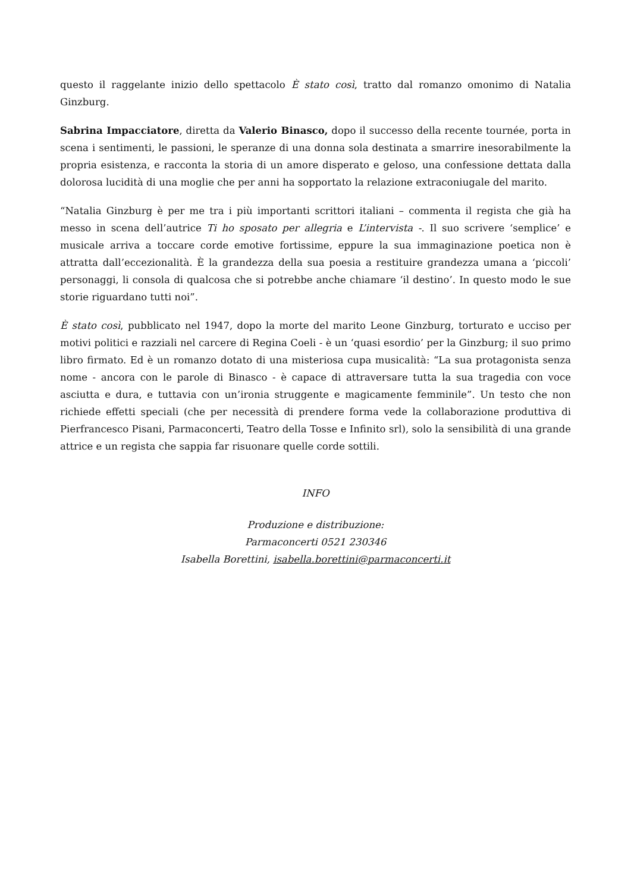questo il raggelante inizio dello spettacolo È stato così, tratto dal romanzo omonimo di Natalia Ginzburg.
Sabrina Impacciatore, diretta da Valerio Binasco, dopo il successo della recente tournée, porta in scena i sentimenti, le passioni, le speranze di una donna sola destinata a smarrire inesorabilmente la propria esistenza, e racconta la storia di un amore disperato e geloso, una confessione dettata dalla dolorosa lucidità di una moglie che per anni ha sopportato la relazione extraconiugale del marito.
“Natalia Ginzburg è per me tra i più importanti scrittori italiani – commenta il regista che già ha messo in scena dell’autrice Ti ho sposato per allegria e L’intervista -. Il suo scrivere ‘semplice’ e musicale arriva a toccare corde emotive fortissime, eppure la sua immaginazione poetica non è attratta dall’eccezionalità. È la grandezza della sua poesia a restituire grandezza umana a ‘piccoli’ personaggi, li consola di qualcosa che si potrebbe anche chiamare ‘il destino’. In questo modo le sue storie riguardano tutti noi”.
È stato così, pubblicato nel 1947, dopo la morte del marito Leone Ginzburg, torturato e ucciso per motivi politici e razziali nel carcere di Regina Coeli - è un ‘quasi esordio’ per la Ginzburg; il suo primo libro firmato. Ed è un romanzo dotato di una misteriosa cupa musicalità: “La sua protagonista senza nome - ancora con le parole di Binasco - è capace di attraversare tutta la sua tragedia con voce asciutta e dura, e tuttavia con un’ironia struggente e magicamente femminile”. Un testo che non richiede effetti speciali (che per necessità di prendere forma vede la collaborazione produttiva di Pierfrancesco Pisani, Parmaconcerti, Teatro della Tosse e Infinito srl), solo la sensibilità di una grande attrice e un regista che sappia far risuonare quelle corde sottili.
INFO
Produzione e distribuzione:
Parmaconcerti 0521 230346
Isabella Borettini, isabella.borettini@parmaconcerti.it